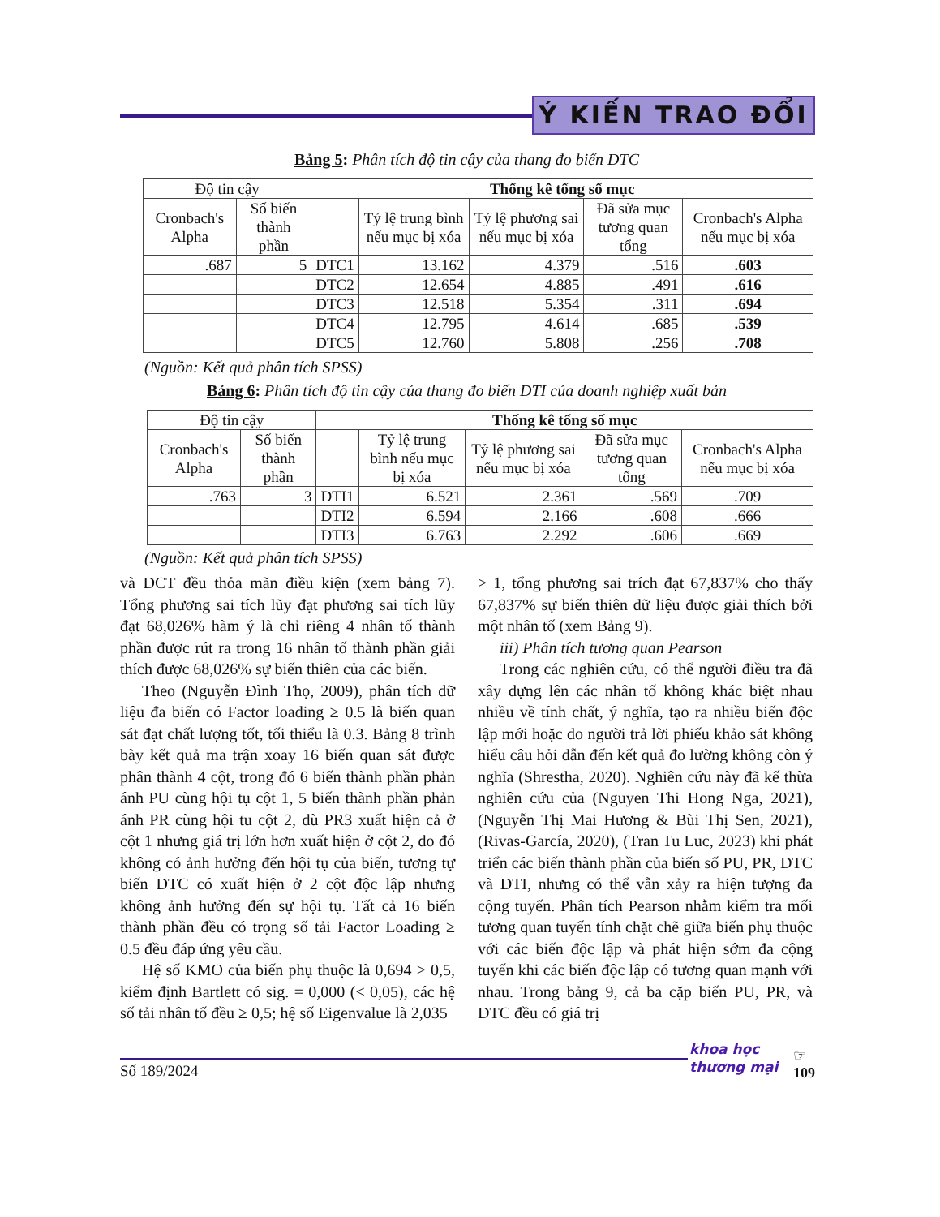Ý KIẾN TRAO ĐỔI
Bảng 5: Phân tích độ tin cậy của thang đo biến DTC
| Độ tin cậy | | Thống kê tổng số mục | | | | |
| --- | --- | --- | --- | --- | --- | --- |
| Cronbach's Alpha | Số biến thành phần | | Tỷ lệ trung bình nếu mục bị xóa | Tỷ lệ phương sai nếu mục bị xóa | Đã sửa mục tương quan tổng | Cronbach's Alpha nếu mục bị xóa |
| .687 | 5 | DTC1 | 13.162 | 4.379 | .516 | .603 |
| | | DTC2 | 12.654 | 4.885 | .491 | .616 |
| | | DTC3 | 12.518 | 5.354 | .311 | .694 |
| | | DTC4 | 12.795 | 4.614 | .685 | .539 |
| | | DTC5 | 12.760 | 5.808 | .256 | .708 |
(Nguồn: Kết quả phân tích SPSS)
Bảng 6: Phân tích độ tin cậy của thang đo biến DTI của doanh nghiệp xuất bản
| Độ tin cậy | | Thống kê tổng số mục | | | | |
| --- | --- | --- | --- | --- | --- | --- |
| Cronbach's Alpha | Số biến thành phần | | Tỷ lệ trung bình nếu mục bị xóa | Tỷ lệ phương sai nếu mục bị xóa | Đã sửa mục tương quan tổng | Cronbach's Alpha nếu mục bị xóa |
| .763 | 3 | DTI1 | 6.521 | 2.361 | .569 | .709 |
| | | DTI2 | 6.594 | 2.166 | .608 | .666 |
| | | DTI3 | 6.763 | 2.292 | .606 | .669 |
(Nguồn: Kết quả phân tích SPSS)
và DCT đều thỏa mãn điều kiện (xem bảng 7). Tổng phương sai tích lũy đạt phương sai tích lũy đạt 68,026% hàm ý là chỉ riêng 4 nhân tố thành phần được rút ra trong 16 nhân tố thành phần giải thích được 68,026% sự biến thiên của các biến.
Theo (Nguyễn Đình Thọ, 2009), phân tích dữ liệu đa biến có Factor loading ≥ 0.5 là biến quan sát đạt chất lượng tốt, tối thiểu là 0.3. Bảng 8 trình bày kết quả ma trận xoay 16 biến quan sát được phân thành 4 cột, trong đó 6 biến thành phần phản ánh PU cùng hội tụ cột 1, 5 biến thành phần phản ánh PR cùng hội tu cột 2, dù PR3 xuất hiện cả ở cột 1 nhưng giá trị lớn hơn xuất hiện ở cột 2, do đó không có ảnh hưởng đến hội tụ của biến, tương tự biến DTC có xuất hiện ở 2 cột độc lập nhưng không ảnh hưởng đến sự hội tụ. Tất cả 16 biến thành phần đều có trọng số tải Factor Loading ≥ 0.5 đều đáp ứng yêu cầu.
Hệ số KMO của biến phụ thuộc là 0,694 > 0,5, kiểm định Bartlett có sig. = 0,000 (< 0,05), các hệ số tải nhân tố đều ≥ 0,5; hệ số Eigenvalue là 2,035
> 1, tổng phương sai trích đạt 67,837% cho thấy 67,837% sự biến thiên dữ liệu được giải thích bởi một nhân tố (xem Bảng 9).
iii) Phân tích tương quan Pearson
Trong các nghiên cứu, có thể người điều tra đã xây dựng lên các nhân tố không khác biệt nhau nhiều về tính chất, ý nghĩa, tạo ra nhiều biến độc lập mới hoặc do người trả lời phiếu khảo sát không hiểu câu hỏi dẫn đến kết quả đo lường không còn ý nghĩa (Shrestha, 2020). Nghiên cứu này đã kế thừa nghiên cứu của (Nguyen Thi Hong Nga, 2021), (Nguyễn Thị Mai Hương & Bùi Thị Sen, 2021), (Rivas-García, 2020), (Tran Tu Luc, 2023) khi phát triển các biến thành phần của biến số PU, PR, DTC và DTI, nhưng có thể vẫn xảy ra hiện tượng đa cộng tuyến. Phân tích Pearson nhằm kiểm tra mối tương quan tuyến tính chặt chẽ giữa biến phụ thuộc với các biến độc lập và phát hiện sớm đa cộng tuyến khi các biến độc lập có tương quan mạnh với nhau. Trong bảng 9, cả ba cặp biến PU, PR, và DTC đều có giá trị
khoa học
thương mại
☞
109
Số 189/2024